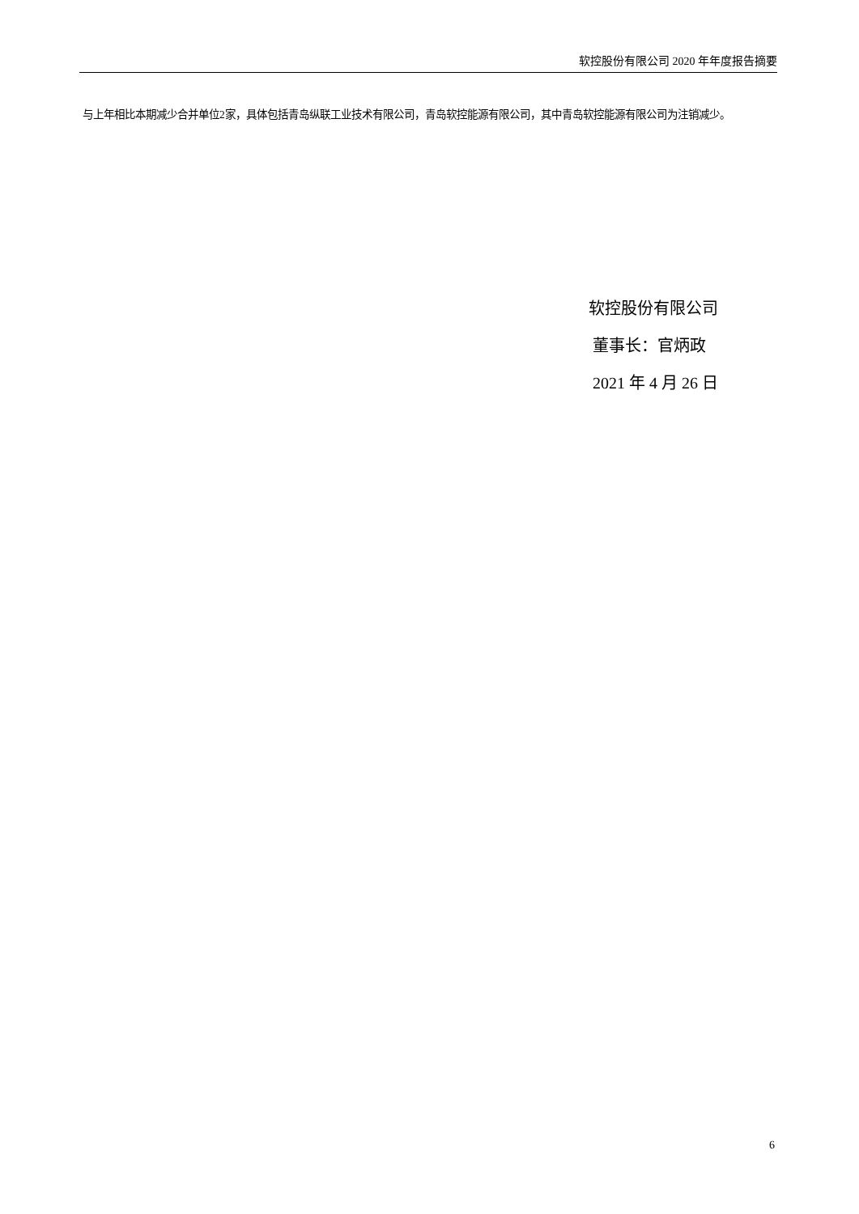软控股份有限公司 2020 年年度报告摘要
与上年相比本期减少合并单位2家，具体包括青岛纵联工业技术有限公司，青岛软控能源有限公司，其中青岛软控能源有限公司为注销减少。
软控股份有限公司
董事长：官炳政
2021 年 4 月 26 日
6